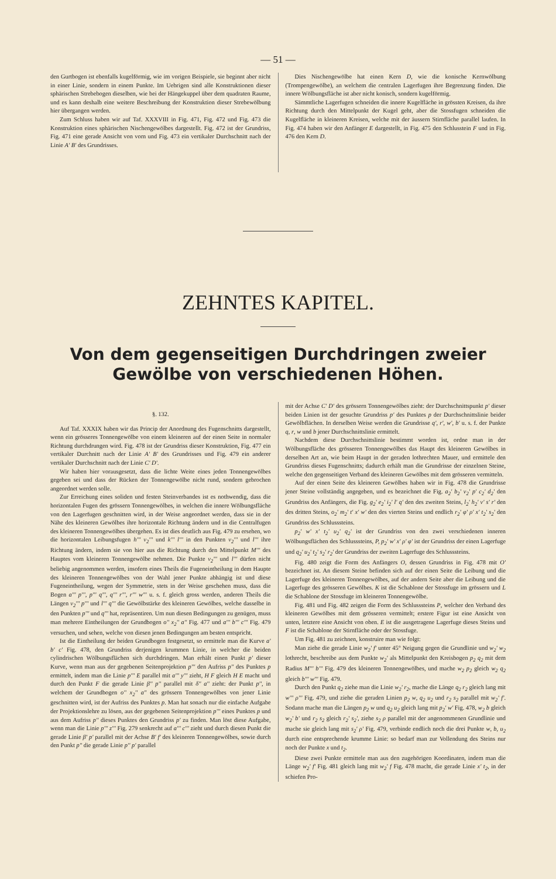— 51 —
den Gurtbogen ist ebenfalls kugelförmig, wie im vorigen Beispiele, sie beginnt aber nicht in einer Linie, sondern in einem Punkte. Im Uebrigen sind alle Konstruktionen dieser sphärischen Strebebogen dieselben, wie bei der Hängekuppel über dem quadraten Raume, und es kann deshalb eine weitere Beschreibung der Konstruktion dieser Strebewölbung hier übergangen werden.
Zum Schluss haben wir auf Taf. XXXVIII in Fig. 471, Fig. 472 und Fig. 473 die Konstruktion eines sphärischen Nischengewölbes dargestellt. Fig. 472 ist der Grundriss, Fig. 471 eine gerade Ansicht von vorn und Fig. 473 ein vertikaler Durchschnitt nach der Linie A' B' des Grundrisses.
Dies Nischengewölbe hat einen Kern D, wie die konische Kernwölbung (Trompengewölbe), an welchem die centralen Lagerfugen ihre Begrenzung finden. Die innere Wölbungsfläche ist aber nicht konisch, sondern kugelförmig.
Sämmtliche Lagerfugen schneiden die innere Kugelfläche in grössten Kreisen, da ihre Richtung durch den Mittelpunkt der Kugel geht, aber die Stossfugen schneiden die Kugelfläche in kleineren Kreisen, welche mit der äussern Stirnfläche parallel laufen. In Fig. 474 haben wir den Anfänger E dargestellt, in Fig. 475 den Schlusstein F und in Fig. 476 den Kern D.
ZEHNTES KAPITEL.
Von dem gegenseitigen Durchdringen zweier Gewölbe von verschiedenen Höhen.
§. 132.
Auf Taf. XXXIX haben wir das Princip der Anordnung des Fugenschnitts dargestellt, wenn ein grösseres Tonnengewölbe von einem kleineren auf der einen Seite in normaler Richtung durchdrungen wird. Fig. 478 ist der Grundriss dieser Konstruktion, Fig. 477 ein vertikaler Durchnitt nach der Linie A' B' des Grundrisses und Fig. 479 ein anderer vertikaler Durchschnitt nach der Linie C' D'.
Wir haben hier vorausgesetzt, dass die lichte Weite eines jeden Tonnengewölbes gegeben sei und dass der Rücken der Tonnengewölbe nicht rund, sondern gebrochen angeordnet werden solle.
Zur Erreichung eines soliden und festen Steinverbandes ist es nothwendig, dass die horizontalen Fugen des grössern Tonnengewölbes, in welchen die innere Wölbungsfläche von den Lagerfugen geschnitten wird, in der Weise angeordnet werden, dass sie in der Nähe des kleineren Gewölbes ihre horizontale Richtung ändern und in die Centralfugen des kleineren Tonnengewölbes übergehen. Es ist dies deutlich aus Fig. 479 zu ersehen, wo die horizontalen Leibungsfugen h''' v<sub>2</sub>''' und k''' l''' in den Punkten v<sub>2</sub>''' und l''' ihre Richtung ändern, indem sie von hier aus die Richtung durch den Mittelpunkt M''' des Hauptes vom kleineren Tonnengewölbe nehmen. Die Punkte v<sub>2</sub>''' und l''' dürfen nicht beliebig angenommen werden, insofern eines Theils die Fugeneintheilung in dem Haupte des kleineren Tonnengewölbes von der Wahl jener Punkte abhängig ist und diese Fugeneintheilung, wegen der Symmetrie, stets in der Weise geschehen muss, dass die Bogen a''' p''', p''' q''', q''' r''', r''' w''' u. s. f. gleich gross werden, anderen Theils die Längen v<sub>2</sub>''' p''' und l''' q''' die Gewölbstärke des kleineren Gewölbes, welche dasselbe in den Punkten p''' und q''' hat, repräsentiren. Um nun diesen Bedingungen zu genügen, muss man mehrere Eintheilungen der Grundbogen o'' x<sub>2</sub>'' a'' Fig. 477 und a''' b''' c''' Fig. 479 versuchen, und sehen, welche von diesen jenen Bedingungen am besten entspricht.
Ist die Eintheilung der beiden Grundbogen festgesetzt, so ermittele man die Kurve a' b' c' Fig. 478, den Grundriss derjenigen krummen Linie, in welcher die beiden cylindrischen Wölbungsflächen sich durchdringen. Man erhält einen Punkt p' dieser Kurve, wenn man aus der gegebenen Seitenprojektion p''' den Aufriss p'' des Punktes p ermittelt, indem man die Linie p''' E parallel mit a''' y''' zieht, H F gleich H E macht und durch den Punkt F die gerade Linie β'' p'' parallel mit δ'' a'' zieht: der Punkt p'', in welchem der Grundbogen o'' x<sub>2</sub>'' a'' des grössern Tonnengewölbes von jener Linie geschnitten wird, ist der Aufriss des Punktes p. Man hat sonach nur die einfache Aufgabe der Projektionslehre zu lösen, aus der gegebenen Seitenprojektion p''' eines Punktes p und aus dem Aufriss p'' dieses Punktes den Grundriss p' zu finden. Man löst diese Aufgabe, wenn man die Linie p''' z''' Fig. 279 senkrecht auf a''' c''' zieht und durch diesen Punkt die gerade Linie β' p' parallel mit der Achse B' f' des kleineren Tonnengewölbes, sowie durch den Punkt p'' die gerade Linie p'' p' parallel
mit der Achse C' D' des grössern Tonnengewölbes zieht: der Durchschnittspunkt p' dieser beiden Linien ist der gesuchte Grundriss p' des Punktes p der Durchschnittslinie beider Gewölbflächen. In derselben Weise werden die Grundrisse q', r', w', b' u. s. f. der Punkte q, r, w und b jener Durchschnittslinie ermittelt.
Nachdem diese Durchschnittslinie bestimmt worden ist, ordne man in der Wölbungsfläche des grösseren Tonnengewölbes das Haupt des kleineren Gewölbes in derselben Art an, wie beim Haupt in der geraden lothrechten Mauer, und ermittele den Grundriss dieses Fugenschnitts; dadurch erhält man die Grundrisse der einzelnen Steine, welche den gegenseitigen Verband des kleineren Gewölbes mit dem grösseren vermitteln.
Auf der einen Seite des kleineren Gewölbes haben wir in Fig. 478 die Grundrisse jener Steine vollständig angegeben, und es bezeichnet die Fig. a<sub>2</sub>' b<sub>2</sub>' v<sub>2</sub>' p' c<sub>2</sub>' d<sub>2</sub>' den Grundriss des Anfängers, die Fig. g<sub>2</sub>' e<sub>2</sub>' i<sub>2</sub>' l' q' den des zweiten Steins, l<sub>2</sub>' h<sub>2</sub>' v' s' r' den des dritten Steins, o<sub>2</sub>' m<sub>2</sub>' t' x' w' den des vierten Steins und endlich r<sub>2</sub>' φ' ρ' x' t<sub>2</sub>' s<sub>2</sub>' den Grundriss des Schlusssteins.
p<sub>2</sub>' w' x' t<sub>2</sub>' u<sub>2</sub>' q<sub>2</sub>' ist der Grundriss von den zwei verschiedenen inneren Wölbungsflächen des Schlusssteins, P, p<sub>2</sub>' w' x' ρ' φ' ist der Grundriss der einen Lagerfuge und q<sub>2</sub>' u<sub>2</sub>' t<sub>2</sub>' s<sub>2</sub>' r<sub>2</sub>' der Grundriss der zweiten Lagerfuge des Schlusssteins.
Fig. 480 zeigt die Form des Anfängers O, dessen Grundriss in Fig. 478 mit O' bezeichnet ist. An diesem Steine befinden sich auf der einen Seite die Leibung und die Lagerfuge des kleineren Tonnengewölbes, auf der andern Seite aber die Leibung und die Lagerfuge des grösseren Gewölbes. K ist die Schablone der Stossfuge im grössern und L die Schablone der Stossfuge im kleineren Tonnengewölbe.
Fig. 481 und Fig. 482 zeigen die Form des Schlusssteins P, welcher den Verband des kleineren Gewölbes mit dem grösseren vermittelt; erstere Figur ist eine Ansicht von unten, letztere eine Ansicht von oben. E ist die ausgetragene Lagerfuge dieses Steins und F ist die Schablone der Stirnfläche oder der Stossfuge.
Um Fig. 481 zu zeichnen, konstruire man wie folgt:
Man ziehe die gerade Linie w<sub>2</sub>' f' unter 45° Neigung gegen die Grundlinie und w<sub>2</sub>' w<sub>2</sub> lothrecht, beschreibe aus dem Punkte w<sub>2</sub>' als Mittelpunkt den Kreisbogen p<sub>2</sub> q<sub>2</sub> mit dem Radius M''' b''' Fig. 479 des kleineren Tonnengewölbes, und mache w<sub>2</sub> p<sub>2</sub> gleich w<sub>2</sub> q<sub>2</sub> gleich b''' w''' Fig. 479.
Durch den Punkt q<sub>2</sub> ziehe man die Linie w<sub>2</sub>' r<sub>2</sub>, mache die Länge q<sub>2</sub> r<sub>2</sub> gleich lang mit w''' ρ''' Fig. 479, und ziehe die geraden Linien p<sub>2</sub> w, q<sub>2</sub> u<sub>2</sub> und r<sub>2</sub> s<sub>2</sub> parallel mit w<sub>2</sub>' f'. Sodann mache man die Längen p<sub>2</sub> w und q<sub>2</sub> u<sub>2</sub> gleich lang mit p<sub>2</sub>' w' Fig. 478, w<sub>2</sub> b gleich w<sub>2</sub>' b' und r<sub>2</sub> s<sub>2</sub> gleich r<sub>2</sub>' s<sub>2</sub>', ziehe s<sub>2</sub> ρ parallel mit der angenommenen Grundlinie und mache sie gleich lang mit s<sub>2</sub>' ρ' Fig. 479, verbinde endlich noch die drei Punkte w, b, u<sub>2</sub> durch eine entsprechende krumme Linie: so bedarf man zur Vollendung des Steins nur noch der Punkte x und t<sub>2</sub>.
Diese zwei Punkte ermittele man aus den zugehörigen Koordinaten, indem man die Länge w<sub>2</sub>' f' Fig. 481 gleich lang mit w<sub>2</sub>' f Fig. 478 macht, die gerade Linie x' t<sub>2</sub>, in der schiefen Pro-